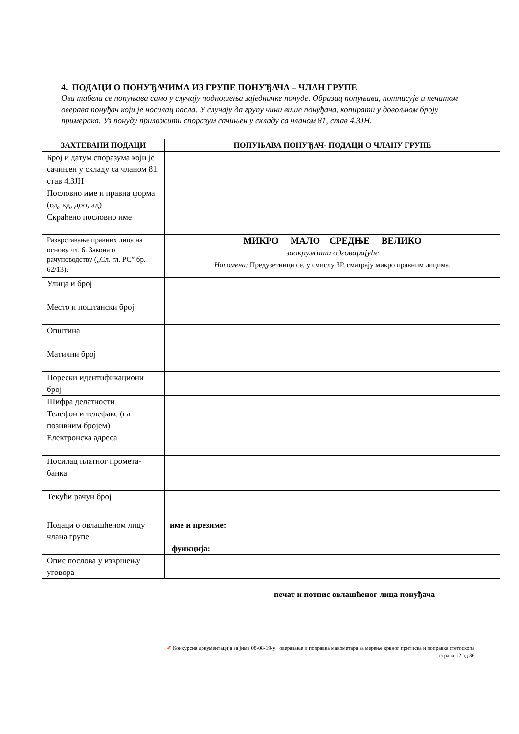4. ПОДАЦИ О ПОНУЂАЧИМА ИЗ ГРУПЕ ПОНУЂАЧА – ЧЛАН ГРУПЕ
Ова табела се попуњава само у случају подношења заједничке понуде. Образац попуњава, потписује и печатом оверава понуђач који је носилац посла. У случају да групу чини више понуђача, копирати у довољном броју примерака. Уз понуду приложити споразум сачињен у складу са чланом 81, став 4.ЗЈН.
| ЗАХТЕВАНИ ПОДАЦИ | ПОПУЊАВА ПОНУЂАЧ- ПОДАЦИ О ЧЛАНУ ГРУПЕ |
| --- | --- |
| Број и датум споразума који је сачињен у складу са чланом 81, став 4.ЗЈН | |
| Пословно име и правна форма (од, кд, доо, ад) | |
| Скраћено пословно име | |
| Разврставање правних лица на основу чл. 6. Закона о рачуноводству („Сл. гл. РС” бр. 62/13). | МИКРО МАЛО СРЕДЊЕ ВЕЛИКО заокружити одговарајуће Напомена: Предузетници се, у смислу ЗР, сматрају микро правним лицима. |
| Улица и број | |
| Место и поштански број | |
| Општина | |
| Матични број | |
| Порески идентификациони број | |
| Шифра делатности | |
| Телефон и телефакс (са позивним бројем) | |
| Електронска адреса | |
| Носилац платног промета-банка | |
| Текући рачун број | |
| Подаци о овлашћеном лицу члана групе | име и презиме: функција: |
| Опис послова у извршењу уговора | |
печат и потпис овлашћеног лица понуђача
✐ Конкурсна документација за јнмв 08-08-19-у оверавање и поправка манометара за мерење крвног притиска и поправка стетоскопа
страна 12 од 36